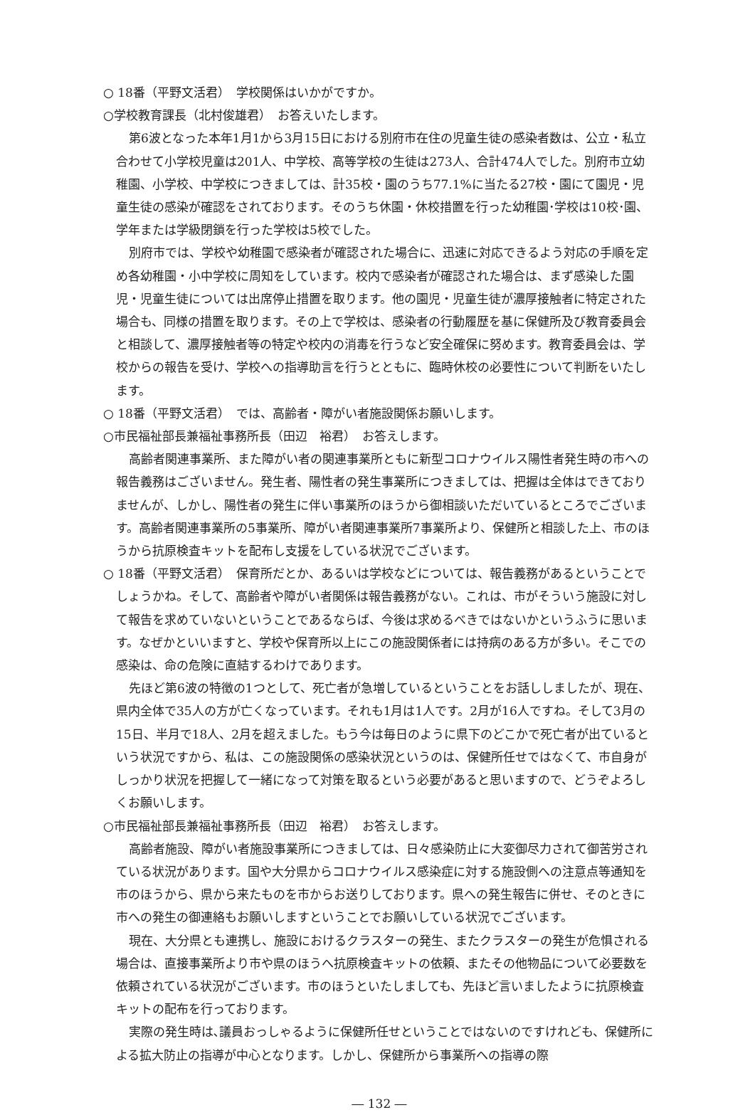○ 18番（平野文活君）　学校関係はいかがですか。
○学校教育課長（北村俊雄君）　お答えいたします。
第6波となった本年1月1から3月15日における別府市在住の児童生徒の感染者数は、公立・私立合わせて小学校児童は201人、中学校、高等学校の生徒は273人、合計474人でした。別府市立幼稚園、小学校、中学校につきましては、計35校・園のうち77.1%に当たる27校・園にて園児・児童生徒の感染が確認をされております。そのうち休園・休校措置を行った幼稚園･学校は10校･園、学年または学級閉鎖を行った学校は5校でした。
別府市では、学校や幼稚園で感染者が確認された場合に、迅速に対応できるよう対応の手順を定め各幼稚園・小中学校に周知をしています。校内で感染者が確認された場合は、まず感染した園児・児童生徒については出席停止措置を取ります。他の園児・児童生徒が濃厚接触者に特定された場合も、同様の措置を取ります。その上で学校は、感染者の行動履歴を基に保健所及び教育委員会と相談して、濃厚接触者等の特定や校内の消毒を行うなど安全確保に努めます。教育委員会は、学校からの報告を受け、学校への指導助言を行うとともに、臨時休校の必要性について判断をいたします。
○ 18番（平野文活君）　では、高齢者・障がい者施設関係お願いします。
○市民福祉部長兼福祉事務所長（田辺　裕君）　お答えします。
高齢者関連事業所、また障がい者の関連事業所ともに新型コロナウイルス陽性者発生時の市への報告義務はございません。発生者、陽性者の発生事業所につきましては、把握は全体はできておりませんが、しかし、陽性者の発生に伴い事業所のほうから御相談いただいているところでございます。高齢者関連事業所の5事業所、障がい者関連事業所7事業所より、保健所と相談した上、市のほうから抗原検査キットを配布し支援をしている状況でございます。
○ 18番（平野文活君）　保育所だとか、あるいは学校などについては、報告義務があるということでしょうかね。そして、高齢者や障がい者関係は報告義務がない。これは、市がそういう施設に対して報告を求めていないということであるならば、今後は求めるべきではないかというふうに思います。なぜかといいますと、学校や保育所以上にこの施設関係者には持病のある方が多い。そこでの感染は、命の危険に直結するわけであります。
先ほど第6波の特徴の1つとして、死亡者が急増しているということをお話ししましたが、現在、県内全体で35人の方が亡くなっています。それも1月は1人です。2月が16人ですね。そして3月の15日、半月で18人、2月を超えました。もう今は毎日のように県下のどこかで死亡者が出ているという状況ですから、私は、この施設関係の感染状況というのは、保健所任せではなくて、市自身がしっかり状況を把握して一緒になって対策を取るという必要があると思いますので、どうぞよろしくお願いします。
○市民福祉部長兼福祉事務所長（田辺　裕君）　お答えします。
高齢者施設、障がい者施設事業所につきましては、日々感染防止に大変御尽力されて御苦労されている状況があります。国や大分県からコロナウイルス感染症に対する施設側への注意点等通知を市のほうから、県から来たものを市からお送りしております。県への発生報告に併せ、そのときに市への発生の御連絡もお願いしますということでお願いしている状況でございます。
現在、大分県とも連携し、施設におけるクラスターの発生、またクラスターの発生が危惧される場合は、直接事業所より市や県のほうへ抗原検査キットの依頼、またその他物品について必要数を依頼されている状況がございます。市のほうといたしましても、先ほど言いましたように抗原検査キットの配布を行っております。
実際の発生時は､議員おっしゃるように保健所任せということではないのですけれども、保健所による拡大防止の指導が中心となります。しかし、保健所から事業所への指導の際
― 132 ―